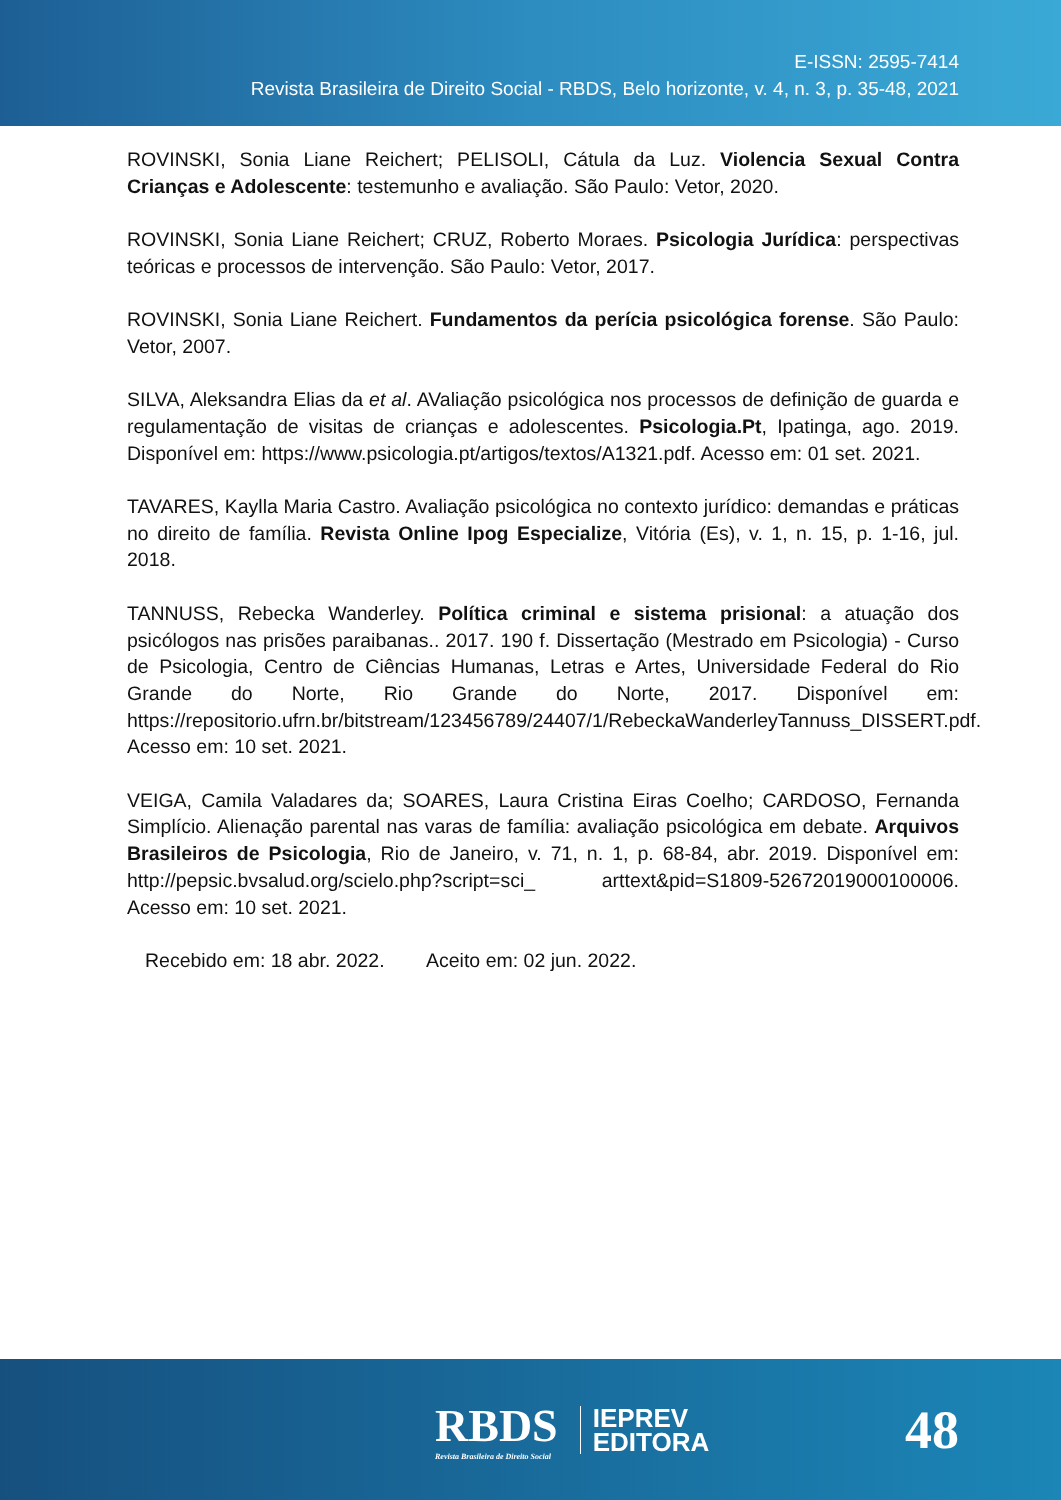E-ISSN: 2595-7414
Revista Brasileira de Direito Social - RBDS, Belo horizonte, v. 4, n. 3, p. 35-48, 2021
ROVINSKI, Sonia Liane Reichert; PELISOLI, Cátula da Luz. Violencia Sexual Contra Crianças e Adolescente: testemunho e avaliação. São Paulo: Vetor, 2020.
ROVINSKI, Sonia Liane Reichert; CRUZ, Roberto Moraes. Psicologia Jurídica: perspectivas teóricas e processos de intervenção. São Paulo: Vetor, 2017.
ROVINSKI, Sonia Liane Reichert. Fundamentos da perícia psicológica forense. São Paulo: Vetor, 2007.
SILVA, Aleksandra Elias da et al. AValiação psicológica nos processos de definição de guarda e regulamentação de visitas de crianças e adolescentes. Psicologia.Pt, Ipatinga, ago. 2019. Disponível em: https://www.psicologia.pt/artigos/textos/A1321.pdf. Acesso em: 01 set. 2021.
TAVARES, Kaylla Maria Castro. Avaliação psicológica no contexto jurídico: demandas e práticas no direito de família. Revista Online Ipog Especialize, Vitória (Es), v. 1, n. 15, p. 1-16, jul. 2018.
TANNUSS, Rebecka Wanderley. Política criminal e sistema prisional: a atuação dos psicólogos nas prisões paraibanas.. 2017. 190 f. Dissertação (Mestrado em Psicologia) - Curso de Psicologia, Centro de Ciências Humanas, Letras e Artes, Universidade Federal do Rio Grande do Norte, Rio Grande do Norte, 2017. Disponível em: https://repositorio.ufrn.br/bitstream/123456789/24407/1/RebeckaWanderleyTannuss_DISSERT.pdf. Acesso em: 10 set. 2021.
VEIGA, Camila Valadares da; SOARES, Laura Cristina Eiras Coelho; CARDOSO, Fernanda Simplício. Alienação parental nas varas de família: avaliação psicológica em debate. Arquivos Brasileiros de Psicologia, Rio de Janeiro, v. 71, n. 1, p. 68-84, abr. 2019. Disponível em: http://pepsic.bvsalud.org/scielo.php?script=sci_ arttext&pid=S1809-52672019000100006. Acesso em: 10 set. 2021.
Recebido em: 18 abr. 2022. Aceito em: 02 jun. 2022.
RBDS
Revista Brasileira de Direito Social
IEPREV
EDITORA
48